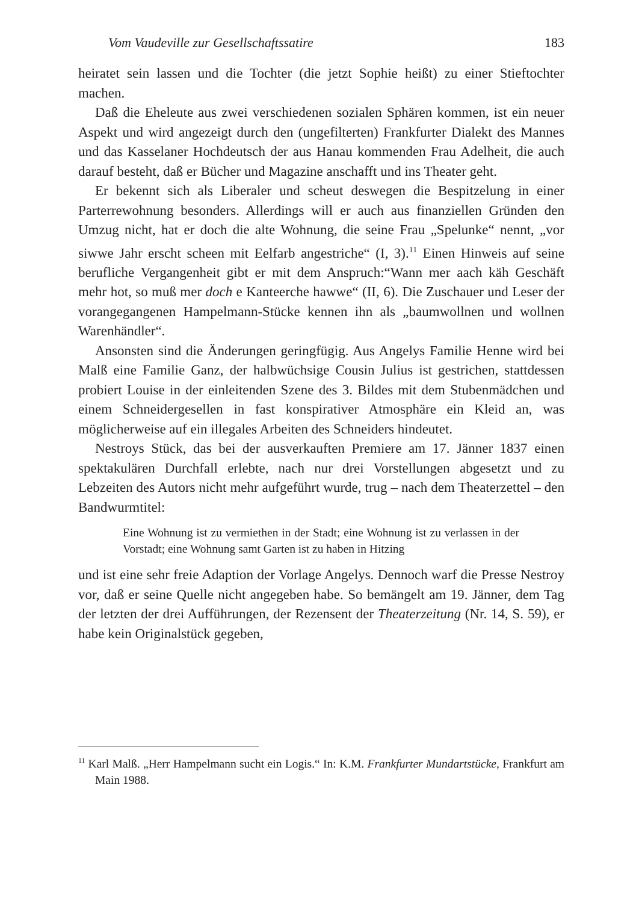Vom Vaudeville zur Gesellschaftssatire 183
heiratet sein lassen und die Tochter (die jetzt Sophie heißt) zu einer Stieftochter machen.
Daß die Eheleute aus zwei verschiedenen sozialen Sphären kommen, ist ein neuer Aspekt und wird angezeigt durch den (ungefilterten) Frankfurter Dialekt des Mannes und das Kasselaner Hochdeutsch der aus Hanau kommenden Frau Adelheit, die auch darauf besteht, daß er Bücher und Magazine anschafft und ins Theater geht.
Er bekennt sich als Liberaler und scheut deswegen die Bespitzelung in einer Parterrewohnung besonders. Allerdings will er auch aus finanziellen Gründen den Umzug nicht, hat er doch die alte Wohnung, die seine Frau „Spelunke“ nennt, „vor siwwe Jahr erscht scheen mit Eelfarb angestriche“ (I, 3).<sup>11</sup> Einen Hinweis auf seine berufliche Vergangenheit gibt er mit dem Anspruch:“Wann mer aach käh Geschäft mehr hot, so muß mer doch e Kanteerche hawwe“ (II, 6). Die Zuschauer und Leser der vorangegangenen Hampelmann-Stücke kennen ihn als „baumwollnen und wollnen Warenhändler“.
Ansonsten sind die Änderungen geringfügig. Aus Angelys Familie Henne wird bei Malß eine Familie Ganz, der halbwüchsige Cousin Julius ist gestrichen, stattdessen probiert Louise in der einleitenden Szene des 3. Bildes mit dem Stubenmädchen und einem Schneidergesellen in fast konspirativer Atmosphäre ein Kleid an, was möglicherweise auf ein illegales Arbeiten des Schneiders hindeutet.
Nestroys Stück, das bei der ausverkauften Premiere am 17. Jänner 1837 einen spektakulären Durchfall erlebte, nach nur drei Vorstellungen abgesetzt und zu Lebzeiten des Autors nicht mehr aufgeführt wurde, trug – nach dem Theaterzettel – den Bandwurmtitel:
Eine Wohnung ist zu vermiethen in der Stadt; eine Wohnung ist zu verlassen in der Vorstadt; eine Wohnung samt Garten ist zu haben in Hitzing
und ist eine sehr freie Adaption der Vorlage Angelys. Dennoch warf die Presse Nestroy vor, daß er seine Quelle nicht angegeben habe. So bemängelt am 19. Jänner, dem Tag der letzten der drei Aufführungen, der Rezensent der Theaterzeitung (Nr. 14, S. 59), er habe kein Originalstück gegeben,
<sup>11</sup> Karl Malß. „Herr Hampelmann sucht ein Logis.“ In: K.M. Frankfurter Mundartstücke, Frankfurt am Main 1988.